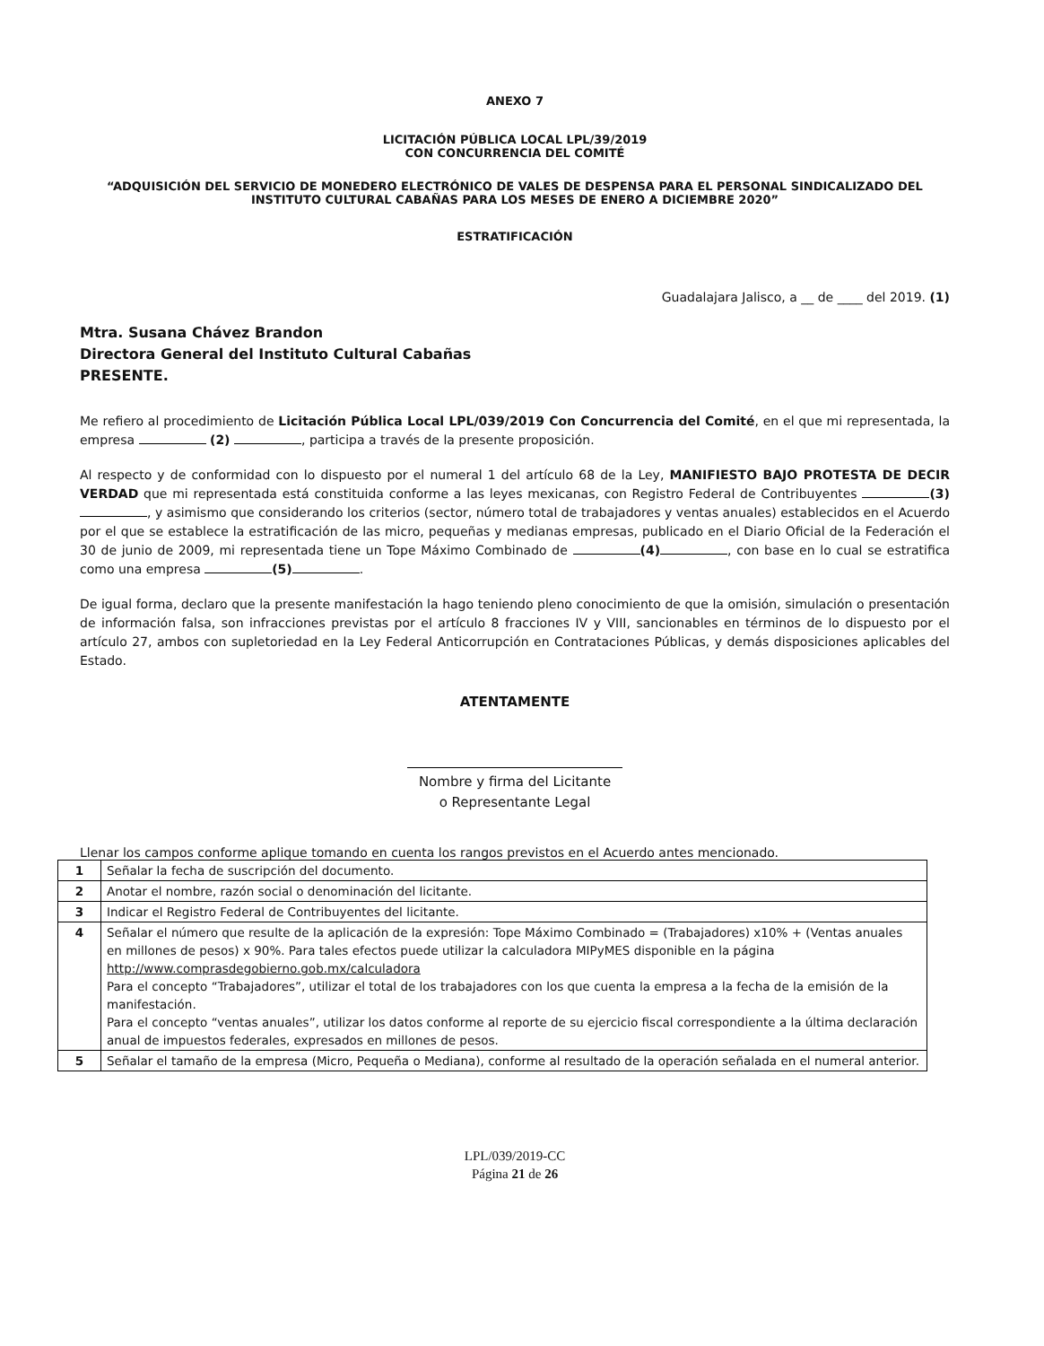ANEXO 7
LICITACIÓN PÚBLICA LOCAL LPL/39/2019
CON CONCURRENCIA DEL COMITÉ
“ADQUISICIÓN DEL SERVICIO DE MONEDERO ELECTRÓNICO DE VALES DE DESPENSA PARA EL PERSONAL SINDICALIZADO DEL INSTITUTO CULTURAL CABAÑAS PARA LOS MESES DE ENERO A DICIEMBRE 2020”
ESTRATIFICACIÓN
Guadalajara Jalisco, a __ de ____ del 2019. (1)
Mtra. Susana Chávez Brandon
Directora General del Instituto Cultural Cabañas
PRESENTE.
Me refiero al procedimiento de Licitación Pública Local LPL/039/2019 Con Concurrencia del Comité, en el que mi representada, la empresa (2) , participa a través de la presente proposición.
Al respecto y de conformidad con lo dispuesto por el numeral 1 del artículo 68 de la Ley, MANIFIESTO BAJO PROTESTA DE DECIR VERDAD que mi representada está constituida conforme a las leyes mexicanas, con Registro Federal de Contribuyentes (3) , y asimismo que considerando los criterios (sector, número total de trabajadores y ventas anuales) establecidos en el Acuerdo por el que se establece la estratificación de las micro, pequeñas y medianas empresas, publicado en el Diario Oficial de la Federación el 30 de junio de 2009, mi representada tiene un Tope Máximo Combinado de (4) , con base en lo cual se estratifica como una empresa (5) .
De igual forma, declaro que la presente manifestación la hago teniendo pleno conocimiento de que la omisión, simulación o presentación de información falsa, son infracciones previstas por el artículo 8 fracciones IV y VIII, sancionables en términos de lo dispuesto por el artículo 27, ambos con supletoriedad en la Ley Federal Anticorrupción en Contrataciones Públicas, y demás disposiciones aplicables del Estado.
ATENTAMENTE
Nombre y firma del Licitante
o Representante Legal
Llenar los campos conforme aplique tomando en cuenta los rangos previstos en el Acuerdo antes mencionado.
| 1 | Señalar la fecha de suscripción del documento. |
| 2 | Anotar el nombre, razón social o denominación del licitante. |
| 3 | Indicar el Registro Federal de Contribuyentes del licitante. |
| 4 | Señalar el número que resulte de la aplicación de la expresión: Tope Máximo Combinado = (Trabajadores) x10% + (Ventas anuales en millones de pesos) x 90%. Para tales efectos puede utilizar la calculadora MIPyMES disponible en la página http://www.comprasdegobierno.gob.mx/calculadora Para el concepto “Trabajadores”, utilizar el total de los trabajadores con los que cuenta la empresa a la fecha de la emisión de la manifestación. Para el concepto “ventas anuales”, utilizar los datos conforme al reporte de su ejercicio fiscal correspondiente a la última declaración anual de impuestos federales, expresados en millones de pesos. |
| 5 | Señalar el tamaño de la empresa (Micro, Pequeña o Mediana), conforme al resultado de la operación señalada en el numeral anterior. |
LPL/039/2019-CC
Página 21 de 26